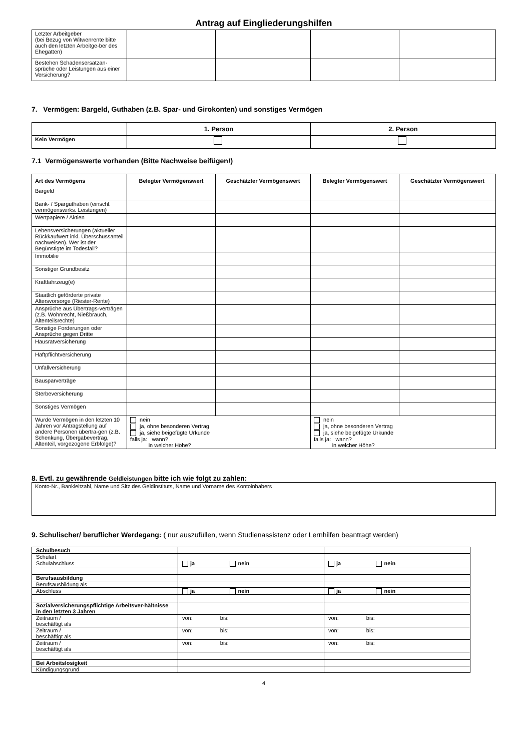Antrag auf Eingliederungshilfen
| Letzter Arbeitgeber (bei Bezug von Witwenrente bitte auch den letzten Arbeitge-ber des Ehegatten) | | | | |
| Bestehen Schadensersatzan-sprüche oder Leistungen aus einer Versicherung? | | | | |
7. Vermögen: Bargeld, Guthaben (z.B. Spar- und Girokonten) und sonstiges Vermögen
| | 1. Person | 2. Person |
| Kein Vermögen | | |
7.1 Vermögenswerte vorhanden (Bitte Nachweise beifügen!)
| Art des Vermögens | Belegter Vermögenswert | Geschätzter Vermögenswert | Belegter Vermögenswert | Geschätzter Vermögenswert |
| --- | --- | --- | --- | --- |
| Bargeld | | | | |
| Bank- / Sparguthaben (einschl. vermögenswirks. Leistungen) | | | | |
| Wertpapiere / Aktien | | | | |
| Lebensversicherungen (aktueller Rückkaufwert inkl. Überschussanteil nachweisen). Wer ist der Begünstigte im Todesfall? | | | | |
| Immobilie | | | | |
| Sonstiger Grundbesitz | | | | |
| Kraftfahrzeug(e) | | | | |
| Staatlich geförderte private Altersvorsorge (Riester-Rente) | | | | |
| Ansprüche aus Übertrags-verträgen (z.B. Wohnrecht, Nießbrauch, Altenteilsrechte) | | | | |
| Sonstige Forderungen oder Ansprüche gegen Dritte | | | | |
| Hausratversicherung | | | | |
| Haftpflichtversicherung | | | | |
| Unfallversicherung | | | | |
| Bausparverträge | | | | |
| Sterbeversicherung | | | | |
| Sonstiges Vermögen | | | | |
| Wurde Vermögen in den letzten 10 Jahren vor Antragstellung auf andere Personen übertra-gen (z.B. Schenkung, Übergabevertrag, Altenteil, vorgezogene Erbfolge)? | nein ja, ohne besonderen Vertrag ja, siehe beigefügte Urkunde falls ja: wann? in welcher Höhe? | | nein ja, ohne besonderen Vertrag ja, siehe beigefügte Urkunde falls ja: wann? in welcher Höhe? | |
8. Evtl. zu gewährende Geldleistungen bitte ich wie folgt zu zahlen:
| Konto-Nr., Bankleitzahl, Name und Sitz des Geldinstituts, Name und Vorname des Kontoinhabers |
9. Schulischer/ beruflicher Werdegang: ( nur auszufüllen, wenn Studienassistenz oder Lernhilfen beantragt werden)
| Schulbesuch | | |
| Schulart | | |
| Schulabschluss | ja nein | ja nein |
| Berufsausbildung | | |
| Berufsausbildung als | | |
| Abschluss | ja nein | ja nein |
| Sozialversicherungspflichtige Arbeitsver-hältnisse in den letzten 3 Jahren | | |
| Zeitraum / beschäftigt als | von: bis: | von: bis: |
| Zeitraum / beschäftigt als | von: bis: | von: bis: |
| Zeitraum / beschäftigt als | von: bis: | von: bis: |
| Bei Arbeitslosigkeit | | |
| Kündigungsgrund | | |
4